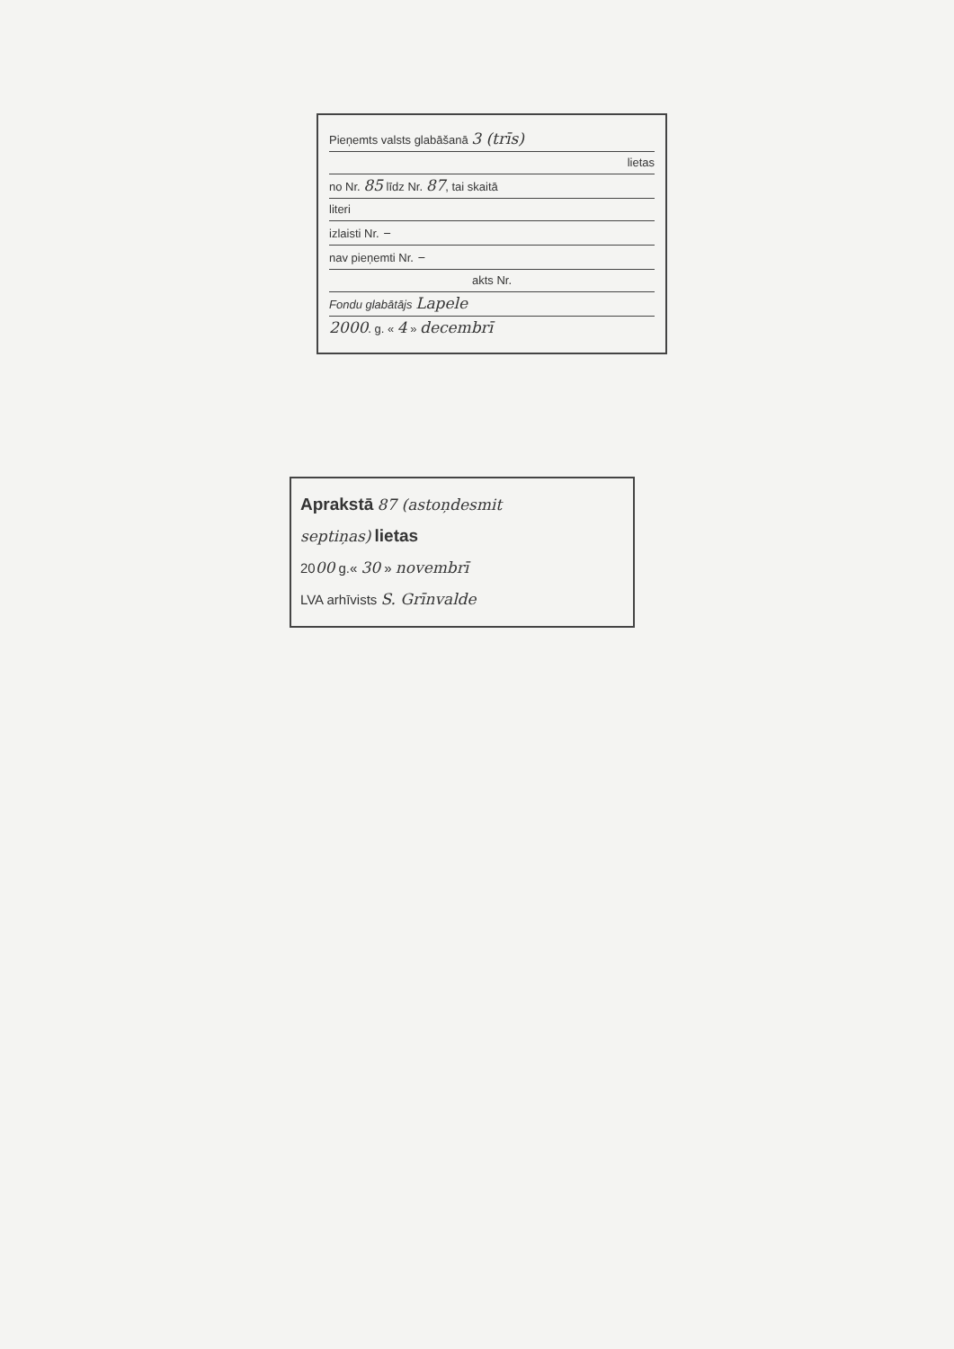Pieņemts valsts glabāšanā 3 (trīs)
lietas
no Nr. 85 līdz Nr. 87, tai skaitā
literi
izlaisti Nr. –
nav pieņemti Nr. –
akts Nr.
Fondu glabātājs Lapele
2000. g. « 4 » decembrī
Aprakstā 87 (astoņdesmit
septiņas) lietas
2000 g.« 30 » novembrī
LVA arhīvists S. Grīnvalde